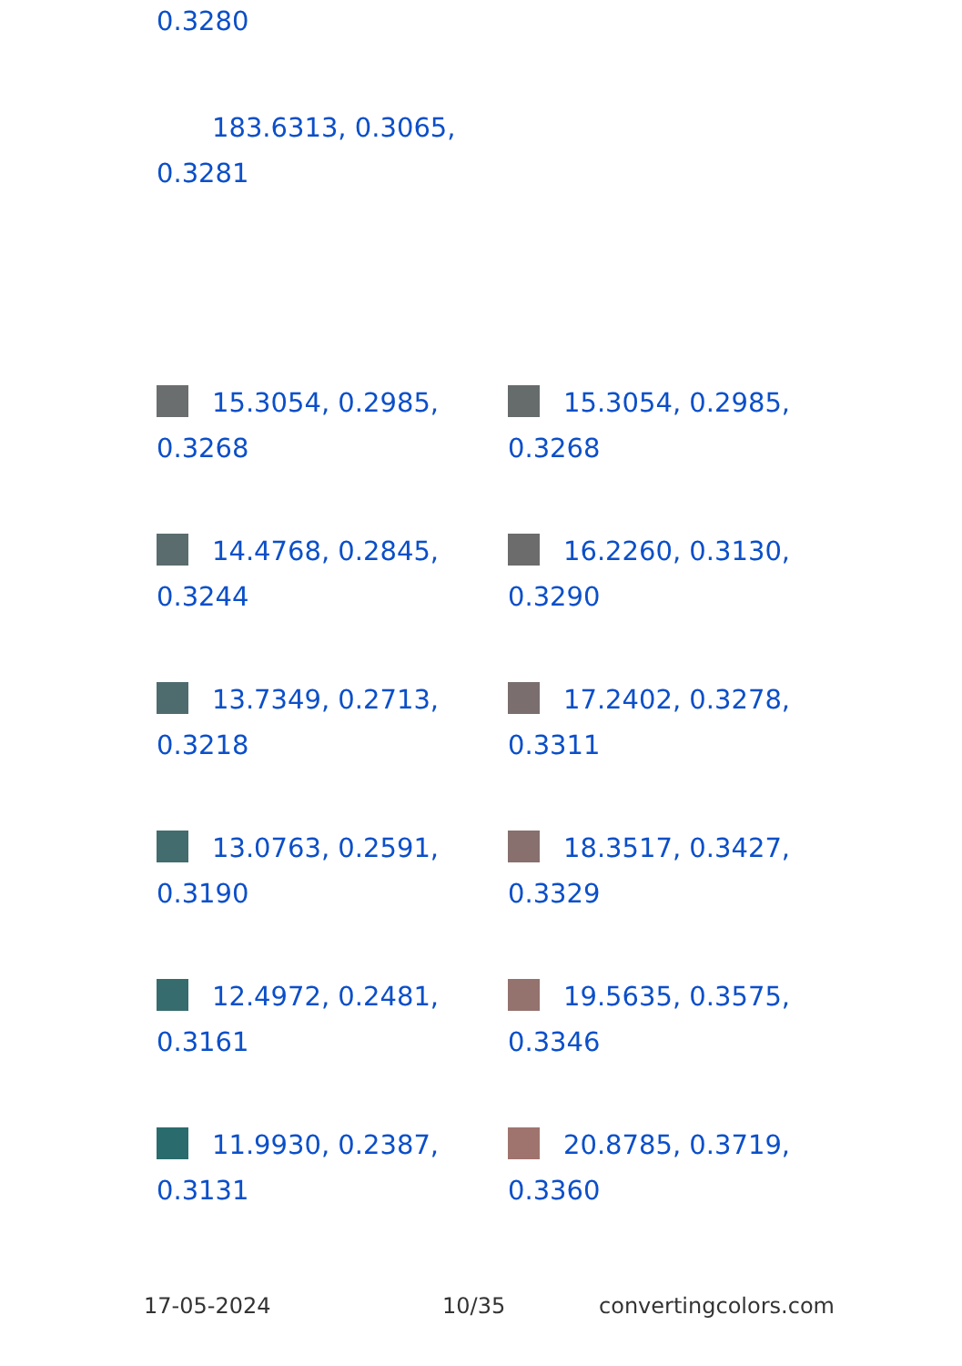0.3280
183.6313, 0.3065, 0.3281
15.3054, 0.2985, 0.3268
15.3054, 0.2985, 0.3268
14.4768, 0.2845, 0.3244
16.2260, 0.3130, 0.3290
13.7349, 0.2713, 0.3218
17.2402, 0.3278, 0.3311
13.0763, 0.2591, 0.3190
18.3517, 0.3427, 0.3329
12.4972, 0.2481, 0.3161
19.5635, 0.3575, 0.3346
11.9930, 0.2387, 0.3131
20.8785, 0.3719, 0.3360
17-05-2024 10/35 convertingcolors.com